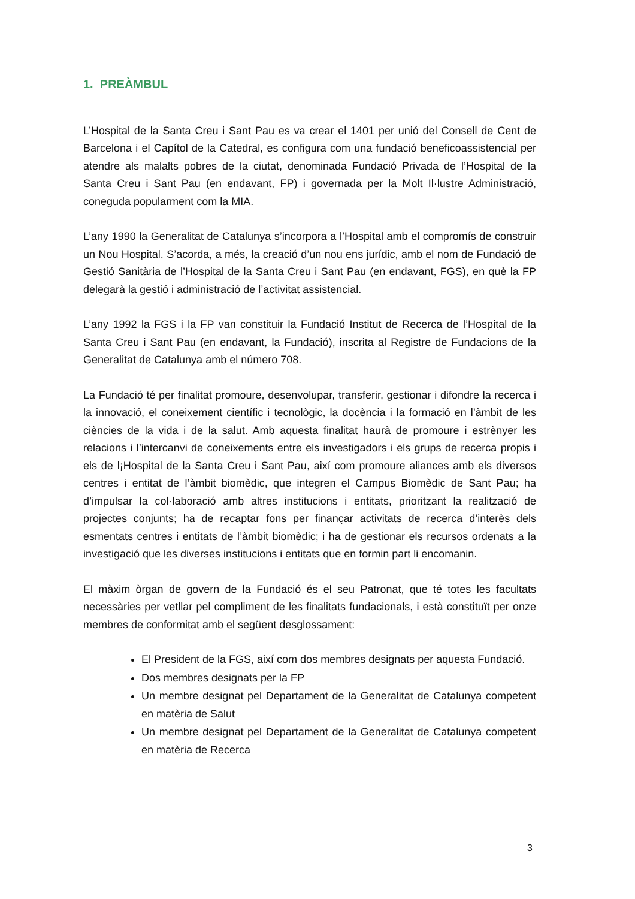1. PREÀMBUL
L’Hospital de la Santa Creu i Sant Pau es va crear el 1401 per unió del Consell de Cent de Barcelona i el Capítol de la Catedral, es configura com una fundació beneficoassistencial per atendre als malalts pobres de la ciutat, denominada Fundació Privada de l’Hospital de la Santa Creu i Sant Pau (en endavant, FP) i governada per la Molt Il·lustre Administració, coneguda popularment com la MIA.
L’any 1990 la Generalitat de Catalunya s’incorpora a l’Hospital amb el compromís de construir un Nou Hospital. S’acorda, a més, la creació d’un nou ens jurídic, amb el nom de Fundació de Gestió Sanitària de l’Hospital de la Santa Creu i Sant Pau (en endavant, FGS), en què la FP delegarà la gestió i administració de l’activitat assistencial.
L’any 1992 la FGS i la FP van constituir la Fundació Institut de Recerca de l’Hospital de la Santa Creu i Sant Pau (en endavant, la Fundació), inscrita al Registre de Fundacions de la Generalitat de Catalunya amb el número 708.
La Fundació té per finalitat promoure, desenvolupar, transferir, gestionar i difondre la recerca i la innovació, el coneixement científic i tecnològic, la docència i la formació en l’àmbit de les ciències de la vida i de la salut. Amb aquesta finalitat haurà de promoure i estrènyer les relacions i l’intercanvi de coneixements entre els investigadors i els grups de recerca propis i els de l¡Hospital de la Santa Creu i Sant Pau, així com promoure aliances amb els diversos centres i entitat de l’àmbit biomèdic, que integren el Campus Biomèdic de Sant Pau; ha d’impulsar la col·laboració amb altres institucions i entitats, prioritzant la realització de projectes conjunts; ha de recaptar fons per finançar activitats de recerca d’interès dels esmentats centres i entitats de l’àmbit biomèdic; i ha de gestionar els recursos ordenats a la investigació que les diverses institucions i entitats que en formin part li encomanin.
El màxim òrgan de govern de la Fundació és el seu Patronat, que té totes les facultats necessàries per vetllar pel compliment de les finalitats fundacionals, i està constituït per onze membres de conformitat amb el següent desglossament:
El President de la FGS, així com dos membres designats per aquesta Fundació.
Dos membres designats per la FP
Un membre designat pel Departament de la Generalitat de Catalunya competent en matèria de Salut
Un membre designat pel Departament de la Generalitat de Catalunya competent en matèria de Recerca
3